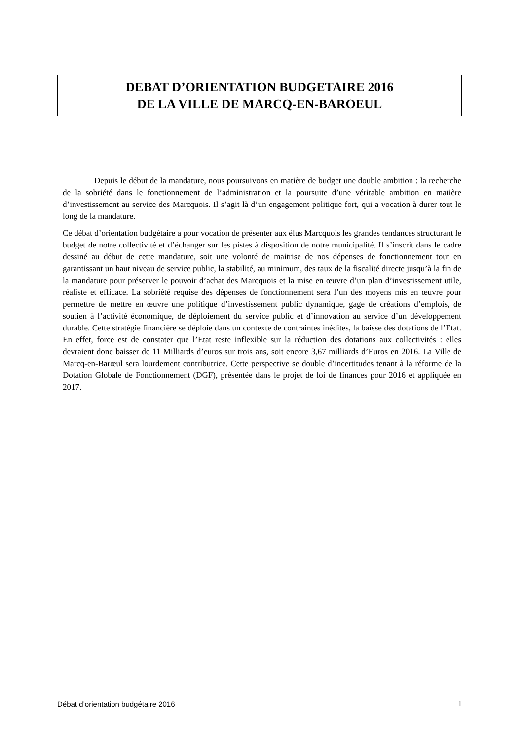DEBAT D’ORIENTATION BUDGETAIRE 2016
DE LA VILLE DE MARCQ-EN-BAROEUL
Depuis le début de la mandature, nous poursuivons en matière de budget une double ambition : la recherche de la sobriété dans le fonctionnement de l’administration et la poursuite d’une véritable ambition en matière d’investissement au service des Marcquois. Il s’agit là d’un engagement politique fort, qui a vocation à durer tout le long de la mandature.
Ce débat d’orientation budgétaire a pour vocation de présenter aux élus Marcquois les grandes tendances structurant le budget de notre collectivité et d’échanger sur les pistes à disposition de notre municipalité. Il s’inscrit dans le cadre dessiné au début de cette mandature, soit une volonté de maitrise de nos dépenses de fonctionnement tout en garantissant un haut niveau de service public, la stabilité, au minimum, des taux de la fiscalité directe jusqu’à la fin de la mandature pour préserver le pouvoir d’achat des Marcquois et la mise en œuvre d’un plan d’investissement utile, réaliste et efficace. La sobriété requise des dépenses de fonctionnement sera l’un des moyens mis en œuvre pour permettre de mettre en œuvre une politique d’investissement public dynamique, gage de créations d’emplois, de soutien à l’activité économique, de déploiement du service public et d’innovation au service d’un développement durable. Cette stratégie financière se déploie dans un contexte de contraintes inédites, la baisse des dotations de l’Etat. En effet, force est de constater que l’Etat reste inflexible sur la réduction des dotations aux collectivités : elles devraient donc baisser de 11 Milliards d’euros sur trois ans, soit encore 3,67 milliards d’Euros en 2016. La Ville de Marcq-en-Barœul sera lourdement contributrice. Cette perspective se double d’incertitudes tenant à la réforme de la Dotation Globale de Fonctionnement (DGF), présentée dans le projet de loi de finances pour 2016 et appliquée en 2017.
Débat d’orientation budgétaire 2016 1